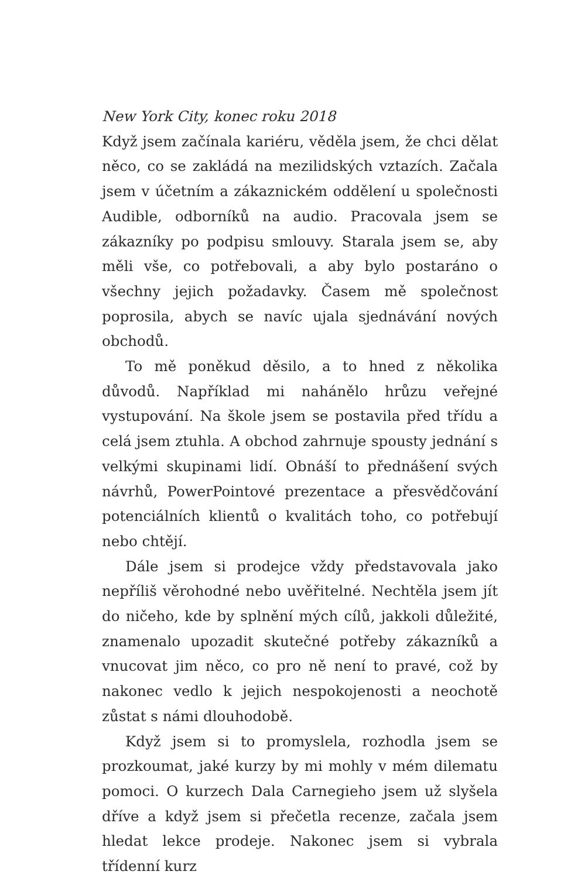New York City, konec roku 2018
Když jsem začínala kariéru, věděla jsem, že chci dělat něco, co se zakládá na mezilidských vztazích. Začala jsem v účetním a zákaznickém oddělení u společnosti Audible, odborníků na audio. Pracovala jsem se zákazníky po podpisu smlouvy. Starala jsem se, aby měli vše, co potřebovali, a aby bylo postaráno o všechny jejich požadavky. Časem mě společnost poprosila, abych se navíc ujala sjednávání nových obchodů.
To mě poněkud děsilo, a to hned z několika důvodů. Například mi nahánělo hrůzu veřejné vystupování. Na škole jsem se postavila před třídu a celá jsem ztuhla. A obchod zahrnuje spousty jednání s velkými skupinami lidí. Obnáší to přednášení svých návrhů, PowerPointové prezentace a přesvědčování potenciálních klientů o kvalitách toho, co potřebují nebo chtějí.
Dále jsem si prodejce vždy představovala jako nepříliš věrohodné nebo uvěřitelné. Nechtěla jsem jít do ničeho, kde by splnění mých cílů, jakkoli důležité, znamenalo upozadit skutečné potřeby zákazníků a vnucovat jim něco, co pro ně není to pravé, což by nakonec vedlo k jejich nespokojenosti a neochotě zůstat s námi dlouhodobě.
Když jsem si to promyslela, rozhodla jsem se prozkoumat, jaké kurzy by mi mohly v mém dilematu pomoci. O kurzech Dala Carnegieho jsem už slyšela dříve a když jsem si přečetla recenze, začala jsem hledat lekce prodeje. Nakonec jsem si vybrala třídenní kurz